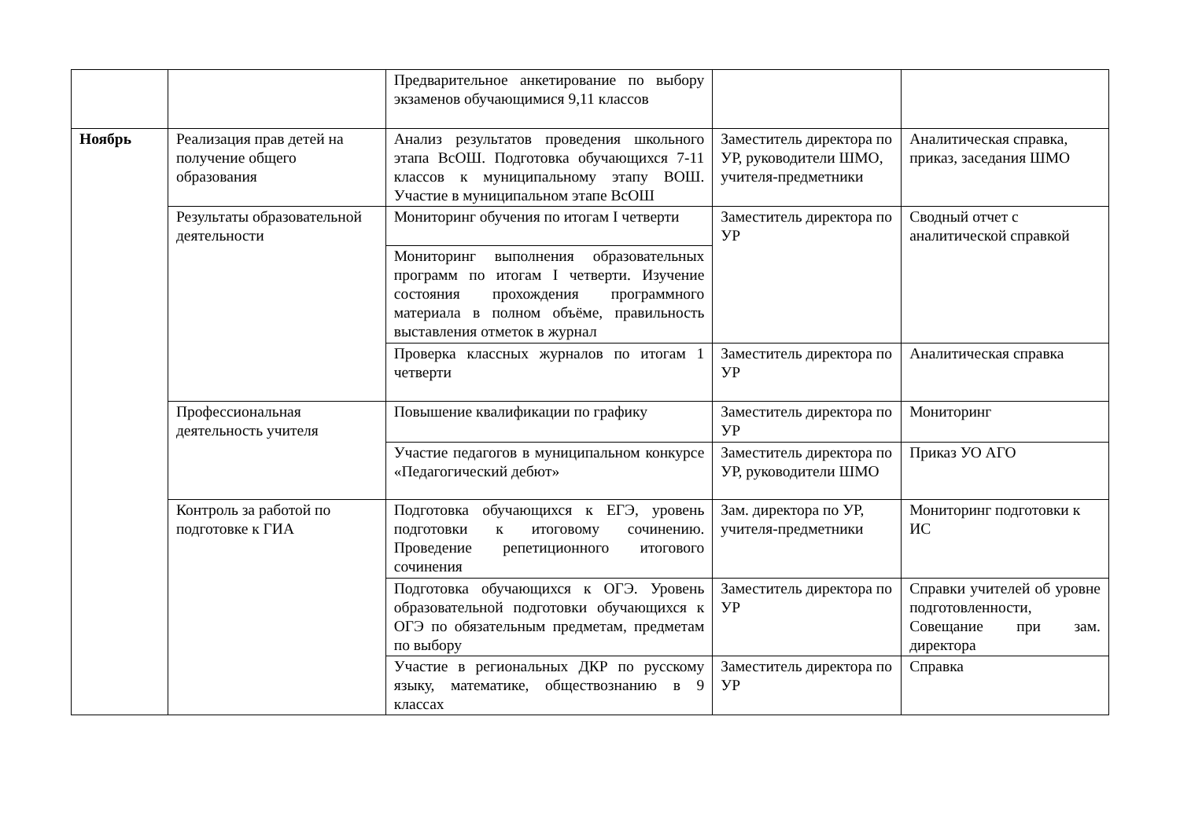| | | Предварительное анкетирование по выбору экзаменов обучающимися 9,11 классов | | |
| Ноябрь | Реализация прав детей на получение общего образования | Анализ результатов проведения школьного этапа ВсОШ. Подготовка обучающихся 7-11 классов к муниципальному этапу ВОШ. Участие в муниципальном этапе ВсОШ | Заместитель директора по УР, руководители ШМО, учителя-предметники | Аналитическая справка, приказ, заседания ШМО |
| | Результаты образовательной деятельности | Мониторинг обучения по итогам I четверти | Заместитель директора по УР | Сводный отчет с аналитической справкой |
| | | Мониторинг выполнения образовательных программ по итогам I четверти. Изучение состояния прохождения программного материала в полном объёме, правильность выставления отметок в журнал | | |
| | | Проверка классных журналов по итогам 1 четверти | Заместитель директора по УР | Аналитическая справка |
| | Профессиональная деятельность учителя | Повышение квалификации по графику | Заместитель директора по УР | Мониторинг |
| | | Участие педагогов в муниципальном конкурсе «Педагогический дебют» | Заместитель директора по УР, руководители ШМО | Приказ УО АГО |
| | Контроль за работой по подготовке к ГИА | Подготовка обучающихся к ЕГЭ, уровень подготовки к итоговому сочинению. Проведение репетиционного итогового сочинения | Зам. директора по УР, учителя-предметники | Мониторинг подготовки к ИС |
| | | Подготовка обучающихся к ОГЭ. Уровень образовательной подготовки обучающихся к ОГЭ по обязательным предметам, предметам по выбору | Заместитель директора по УР | Справки учителей об уровне подготовленности, Совещание при зам. директора |
| | | Участие в региональных ДКР по русскому языку, математике, обществознанию в 9 классах | Заместитель директора по УР | Справка |